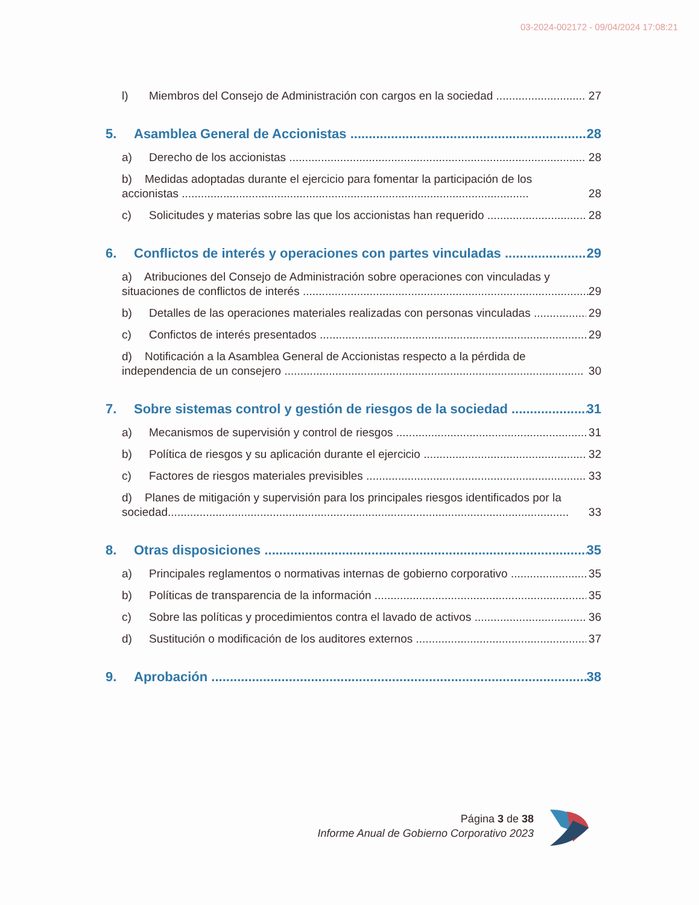03-2024-002172 - 09/04/2024 17:08:21
l) Miembros del Consejo de Administración con cargos en la sociedad 27
5. Asamblea General de Accionistas 28
a) Derecho de los accionistas 28
b) Medidas adoptadas durante el ejercicio para fomentar la participación de los
accionistas ............................................................................................................. 28
c) Solicitudes y materias sobre las que los accionistas han requerido 28
6. Conflictos de interés y operaciones con partes vinculadas 29
a) Atribuciones del Consejo de Administración sobre operaciones con vinculadas y
situaciones de conflictos de interés .......................................................................................... 29
b) Detalles de las operaciones materiales realizadas con personas vinculadas 29
c) Confictos de interés presentados 29
d) Notificación a la Asamblea General de Accionistas respecto a la pérdida de
independencia de un consejero .............................................................................................. 30
7. Sobre sistemas control y gestión de riesgos de la sociedad 31
a) Mecanismos de supervisión y control de riesgos 31
b) Política de riesgos y su aplicación durante el ejercicio 32
c) Factores de riesgos materiales previsibles 33
d) Planes de mitigación y supervisión para los principales riesgos identificados por la
sociedad.............................................................................................................................. 33
8. Otras disposiciones 35
a) Principales reglamentos o normativas internas de gobierno corporativo 35
b) Políticas de transparencia de la información 35
c) Sobre las políticas y procedimientos contra el lavado de activos 36
d) Sustitución o modificación de los auditores externos 37
9. Aprobación 38
Página 3 de 38
Informe Anual de Gobierno Corporativo 2023